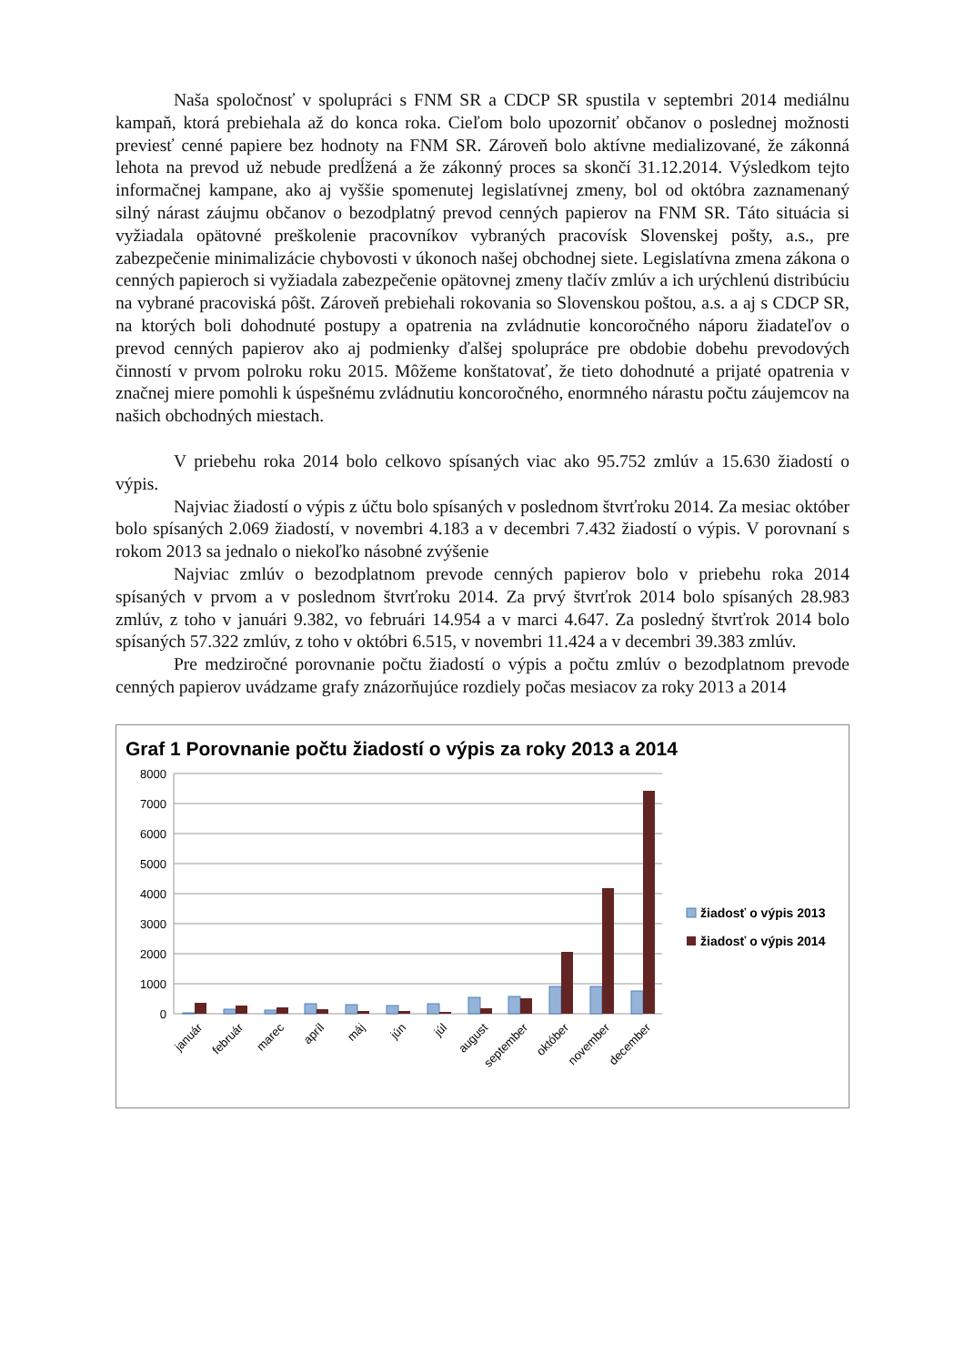Naša spoločnosť v spolupráci s FNM SR a CDCP SR spustila v septembri 2014 mediálnu kampaň, ktorá prebiehala až do konca roka. Cieľom bolo upozorniť občanov o poslednej možnosti previesť cenné papiere bez hodnoty na FNM SR. Zároveň bolo aktívne medializované, že zákonná lehota na prevod už nebude predĺžená a že zákonný proces sa skončí 31.12.2014. Výsledkom tejto informačnej kampane, ako aj vyššie spomenutej legislatívnej zmeny, bol od októbra zaznamenaný silný nárast záujmu občanov o bezodplatný prevod cenných papierov na FNM SR. Táto situácia si vyžiadala opätovné preškolenie pracovníkov vybraných pracovísk Slovenskej pošty, a.s., pre zabezpečenie minimalizácie chybovosti v úkonoch našej obchodnej siete. Legislatívna zmena zákona o cenných papieroch si vyžiadala zabezpečenie opätovnej zmeny tlačív zmlúv a ich urýchlenú distribúciu na vybrané pracoviská pôšt. Zároveň prebiehali rokovania so Slovenskou poštou, a.s. a aj s CDCP SR, na ktorých boli dohodnuté postupy a opatrenia na zvládnutie koncoročného náporu žiadateľov o prevod cenných papierov ako aj podmienky ďalšej spolupráce pre obdobie dobehu prevodových činností v prvom polroku roku 2015. Môžeme konštatovať, že tieto dohodnuté a prijaté opatrenia v značnej miere pomohli k úspešnému zvládnutiu koncoročného, enormného nárastu počtu záujemcov na našich obchodných miestach.
V priebehu roka 2014 bolo celkovo spísaných viac ako 95.752 zmlúv a 15.630 žiadostí o výpis.
Najviac žiadostí o výpis z účtu bolo spísaných v poslednom štvrťroku 2014. Za mesiac október bolo spísaných 2.069 žiadostí, v novembri 4.183 a v decembri 7.432 žiadostí o výpis. V porovnaní s rokom 2013 sa jednalo o niekoľko násobné zvýšenie
Najviac zmlúv o bezodplatnom prevode cenných papierov bolo v priebehu roka 2014 spísaných v prvom a v poslednom štvrťroku 2014. Za prvý štvrťrok 2014 bolo spísaných 28.983 zmlúv, z toho v januári 9.382, vo februári 14.954 a v marci 4.647. Za posledný štvrťrok 2014 bolo spísaných 57.322 zmlúv, z toho v októbri 6.515, v novembri 11.424 a v decembri 39.383 zmlúv.
Pre medziročné porovnanie počtu žiadostí o výpis a počtu zmlúv o bezodplatnom prevode cenných papierov uvádzame grafy znázorňujúce rozdiely počas mesiacov za roky 2013 a 2014
Graf 1 Porovnanie počtu žiadostí o výpis za roky 2013 a 2014
8000
7000
6000
5000
4000
3000
2000
1000
0
január
február
marec
apríl
máj
jún
júl
august
september
október
november
december
žiadosť o výpis 2013
žiadosť o výpis 2014